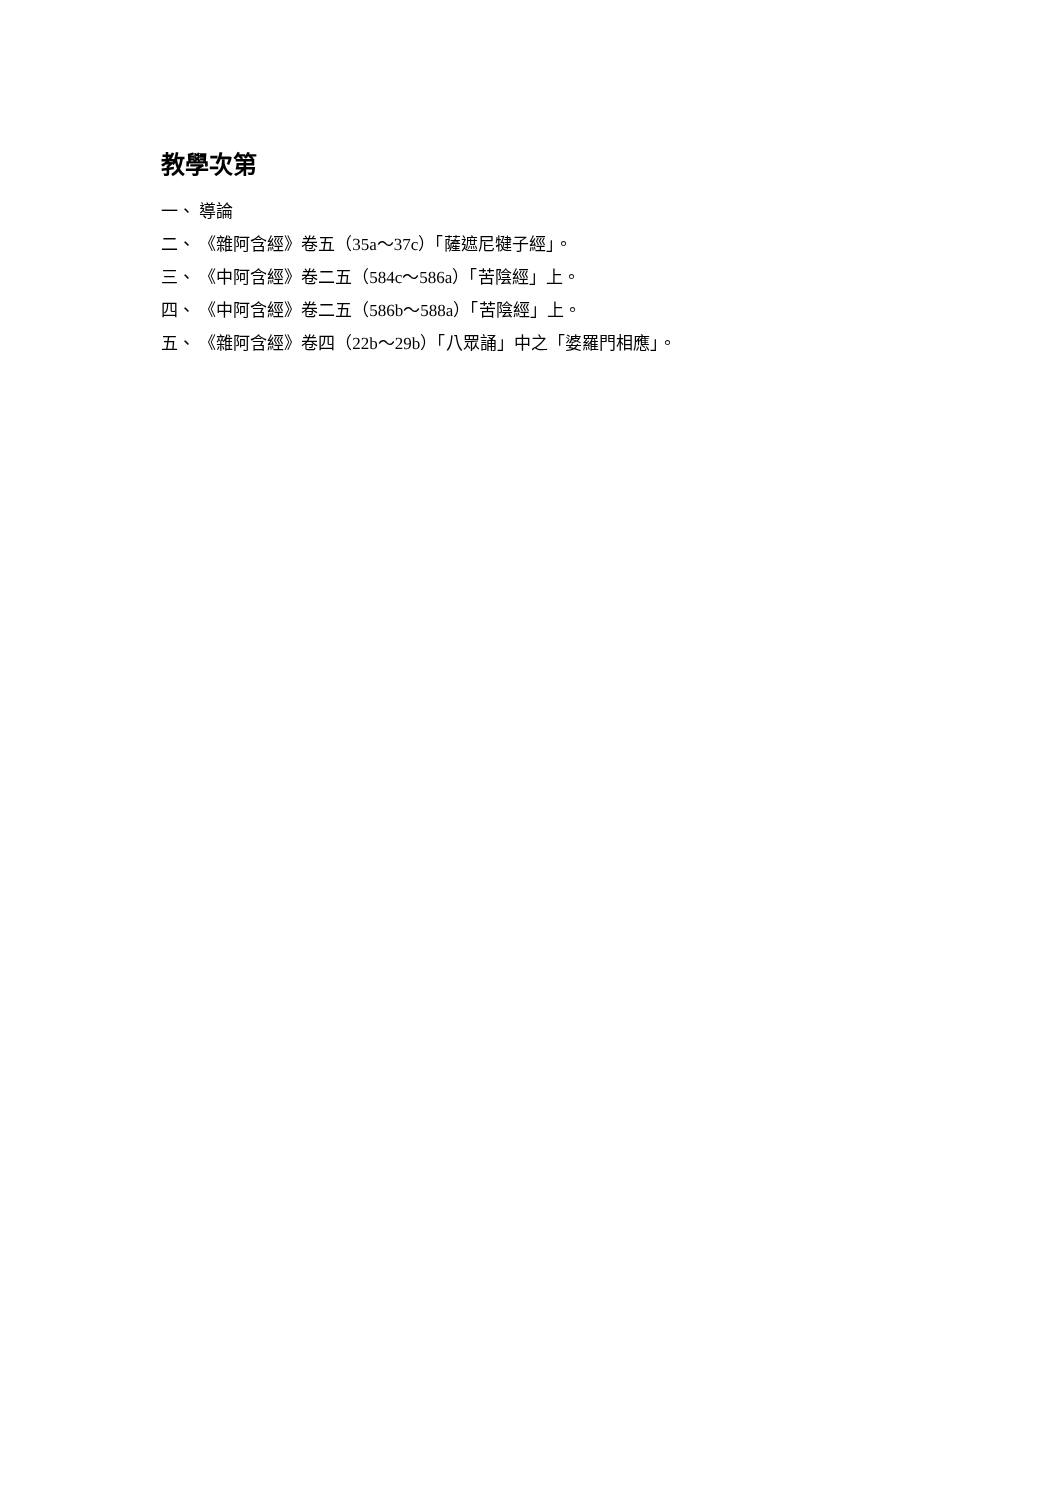教學次第
一、 導論
二、 《雜阿含經》卷五（35a～37c）「薩遮尼犍子經」。
三、 《中阿含經》卷二五（584c～586a）「苦陰經」上。
四、 《中阿含經》卷二五（586b～588a）「苦陰經」上。
五、 《雜阿含經》卷四（22b～29b）「八眾誦」中之「婆羅門相應」。